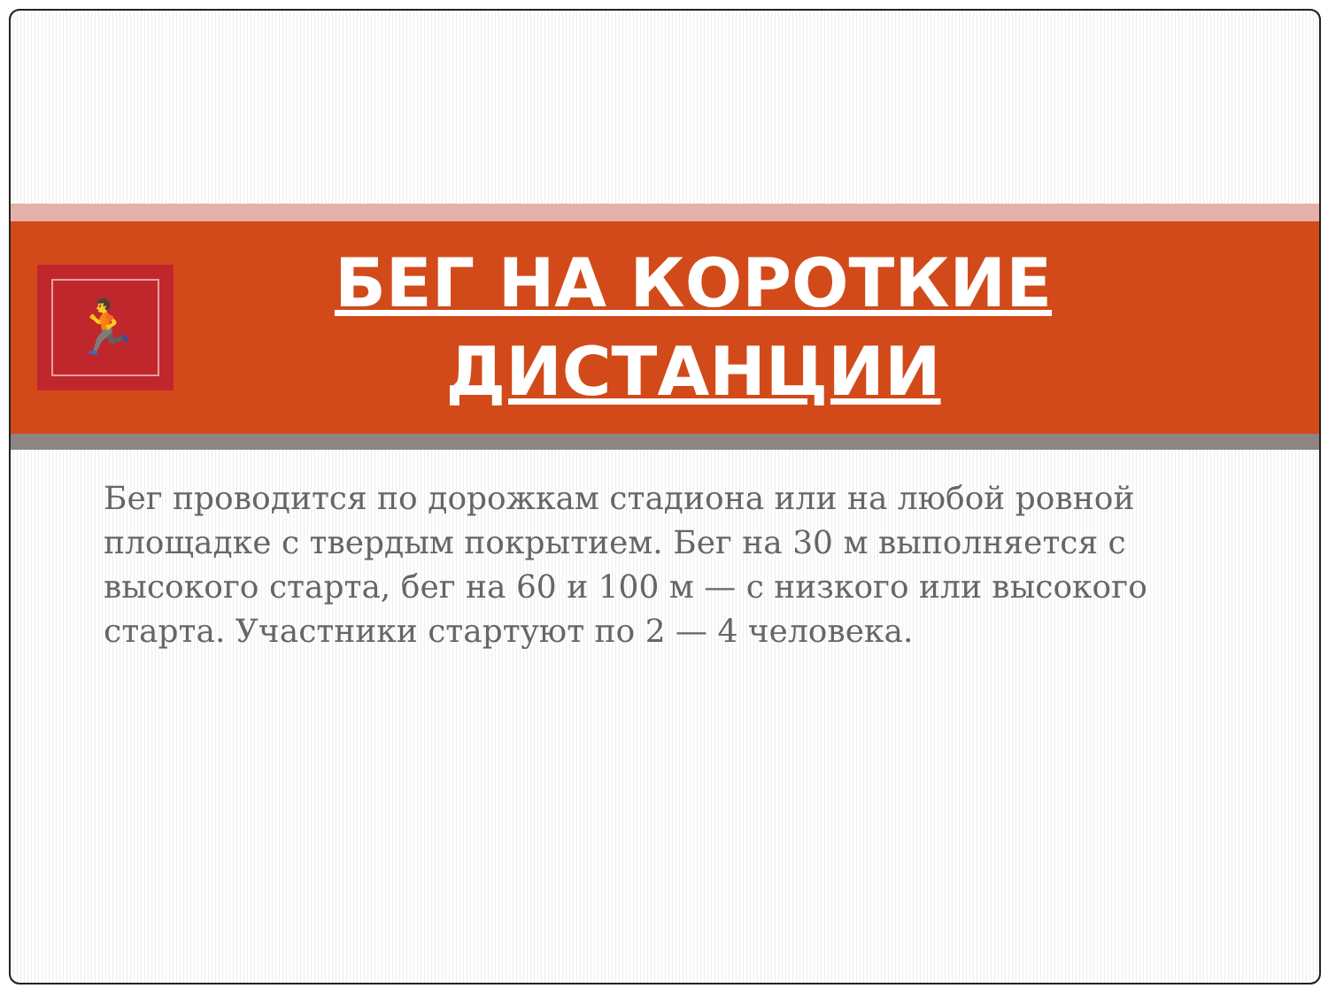🏃
БЕГ НА КОРОТКИЕ ДИСТАНЦИИ
Бег проводится по дорожкам стадиона или на любой ровной площадке с твердым покрытием. Бег на 30 м выполняется с высокого старта, бег на 60 и 100 м — с низкого или высокого старта. Участники стартуют по 2 — 4 человека.